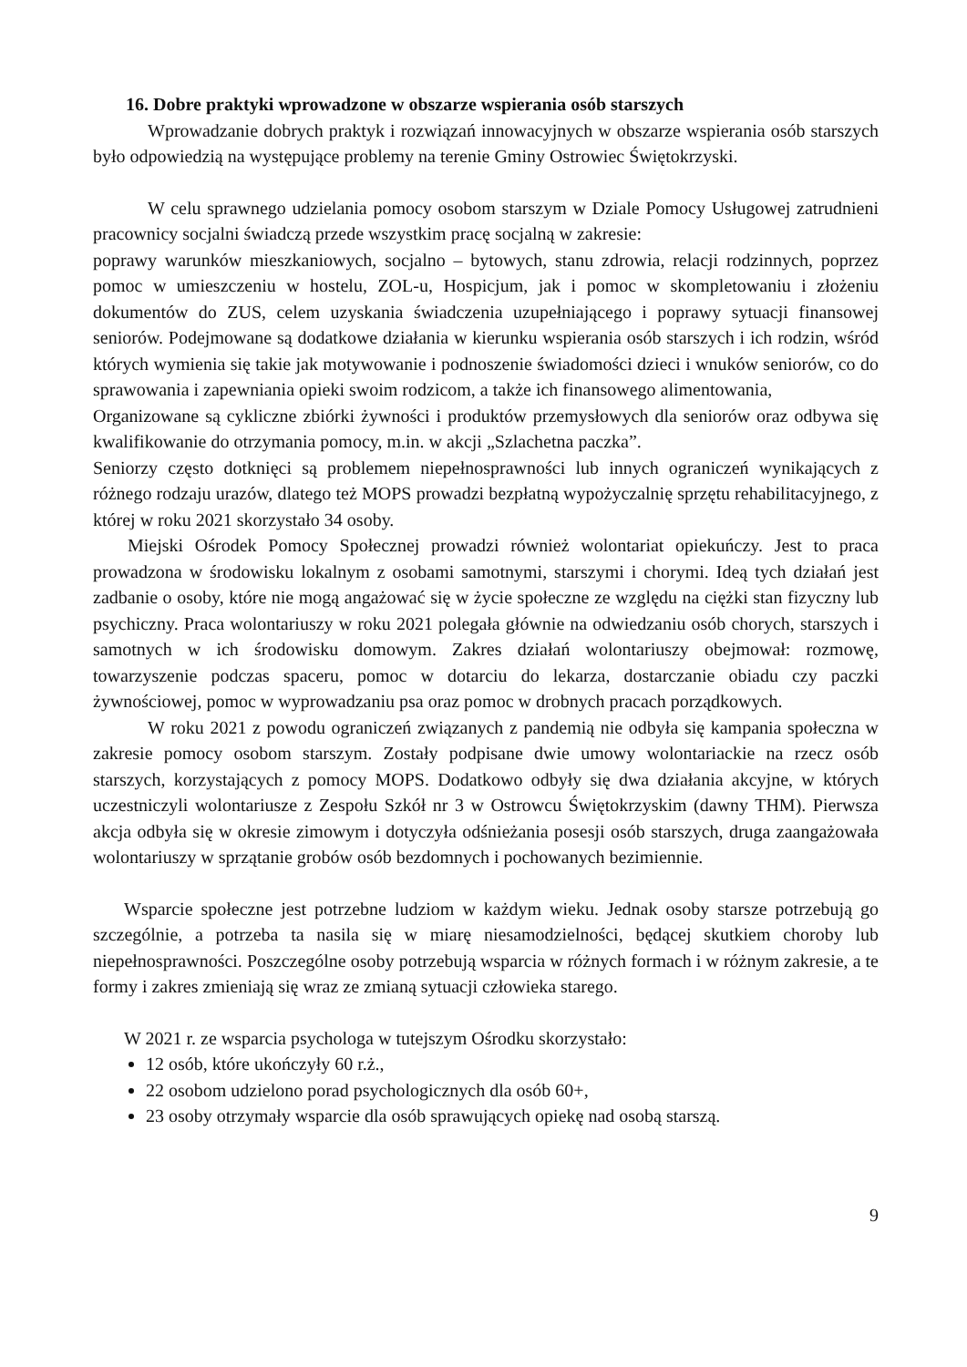16. Dobre praktyki wprowadzone w obszarze wspierania osób starszych
Wprowadzanie dobrych praktyk i rozwiązań innowacyjnych w obszarze wspierania osób starszych było odpowiedzią na występujące problemy na terenie Gminy Ostrowiec Świętokrzyski.
W celu sprawnego udzielania pomocy osobom starszym w Dziale Pomocy Usługowej zatrudnieni pracownicy socjalni świadczą przede wszystkim pracę socjalną w zakresie:
poprawy warunków mieszkaniowych, socjalno – bytowych, stanu zdrowia, relacji rodzinnych, poprzez pomoc w umieszczeniu w hostelu, ZOL-u, Hospicjum, jak i pomoc w skompletowaniu i złożeniu dokumentów do ZUS, celem uzyskania świadczenia uzupełniającego i poprawy sytuacji finansowej seniorów. Podejmowane są dodatkowe działania w kierunku wspierania osób starszych i ich rodzin, wśród których wymienia się takie jak motywowanie i podnoszenie świadomości dzieci i wnuków seniorów, co do sprawowania i zapewniania opieki swoim rodzicom, a także ich finansowego alimentowania,
Organizowane są cykliczne zbiórki żywności i produktów przemysłowych dla seniorów oraz odbywa się kwalifikowanie do otrzymania pomocy, m.in. w akcji „Szlachetna paczka”.
Seniorzy często dotknięci są problemem niepełnosprawności lub innych ograniczeń wynikających z różnego rodzaju urazów, dlatego też MOPS prowadzi bezpłatną wypożyczalnię sprzętu rehabilitacyjnego, z której w roku 2021 skorzystało 34 osoby.
Miejski Ośrodek Pomocy Społecznej prowadzi również wolontariat opiekuńczy. Jest to praca prowadzona w środowisku lokalnym z osobami samotnymi, starszymi i chorymi. Ideą tych działań jest zadbanie o osoby, które nie mogą angażować się w życie społeczne ze względu na ciężki stan fizyczny lub psychiczny. Praca wolontariuszy w roku 2021 polegała głównie na odwiedzaniu osób chorych, starszych i samotnych w ich środowisku domowym. Zakres działań wolontariuszy obejmował: rozmowę, towarzyszenie podczas spaceru, pomoc w dotarciu do lekarza, dostarczanie obiadu czy paczki żywnościowej, pomoc w wyprowadzaniu psa oraz pomoc w drobnych pracach porządkowych.
W roku 2021 z powodu ograniczeń związanych z pandemią nie odbyła się kampania społeczna w zakresie pomocy osobom starszym. Zostały podpisane dwie umowy wolontariackie na rzecz osób starszych, korzystających z pomocy MOPS. Dodatkowo odbyły się dwa działania akcyjne, w których uczestniczyli wolontariusze z Zespołu Szkół nr 3 w Ostrowcu Świętokrzyskim (dawny THM). Pierwsza akcja odbyła się w okresie zimowym i dotyczyła odśnieżania posesji osób starszych, druga zaangażowała wolontariuszy w sprzątanie grobów osób bezdomnych i pochowanych bezimiennie.
Wsparcie społeczne jest potrzebne ludziom w każdym wieku. Jednak osoby starsze potrzebują go szczególnie, a potrzeba ta nasila się w miarę niesamodzielności, będącej skutkiem choroby lub niepełnosprawności. Poszczególne osoby potrzebują wsparcia w różnych formach i w różnym zakresie, a te formy i zakres zmieniają się wraz ze zmianą sytuacji człowieka starego.
W 2021 r. ze wsparcia psychologa w tutejszym Ośrodku skorzystało:
12 osób, które ukończyły 60 r.ż.,
22 osobom udzielono porad psychologicznych dla osób 60+,
23 osoby otrzymały wsparcie dla osób sprawujących opiekę nad osobą starszą.
9